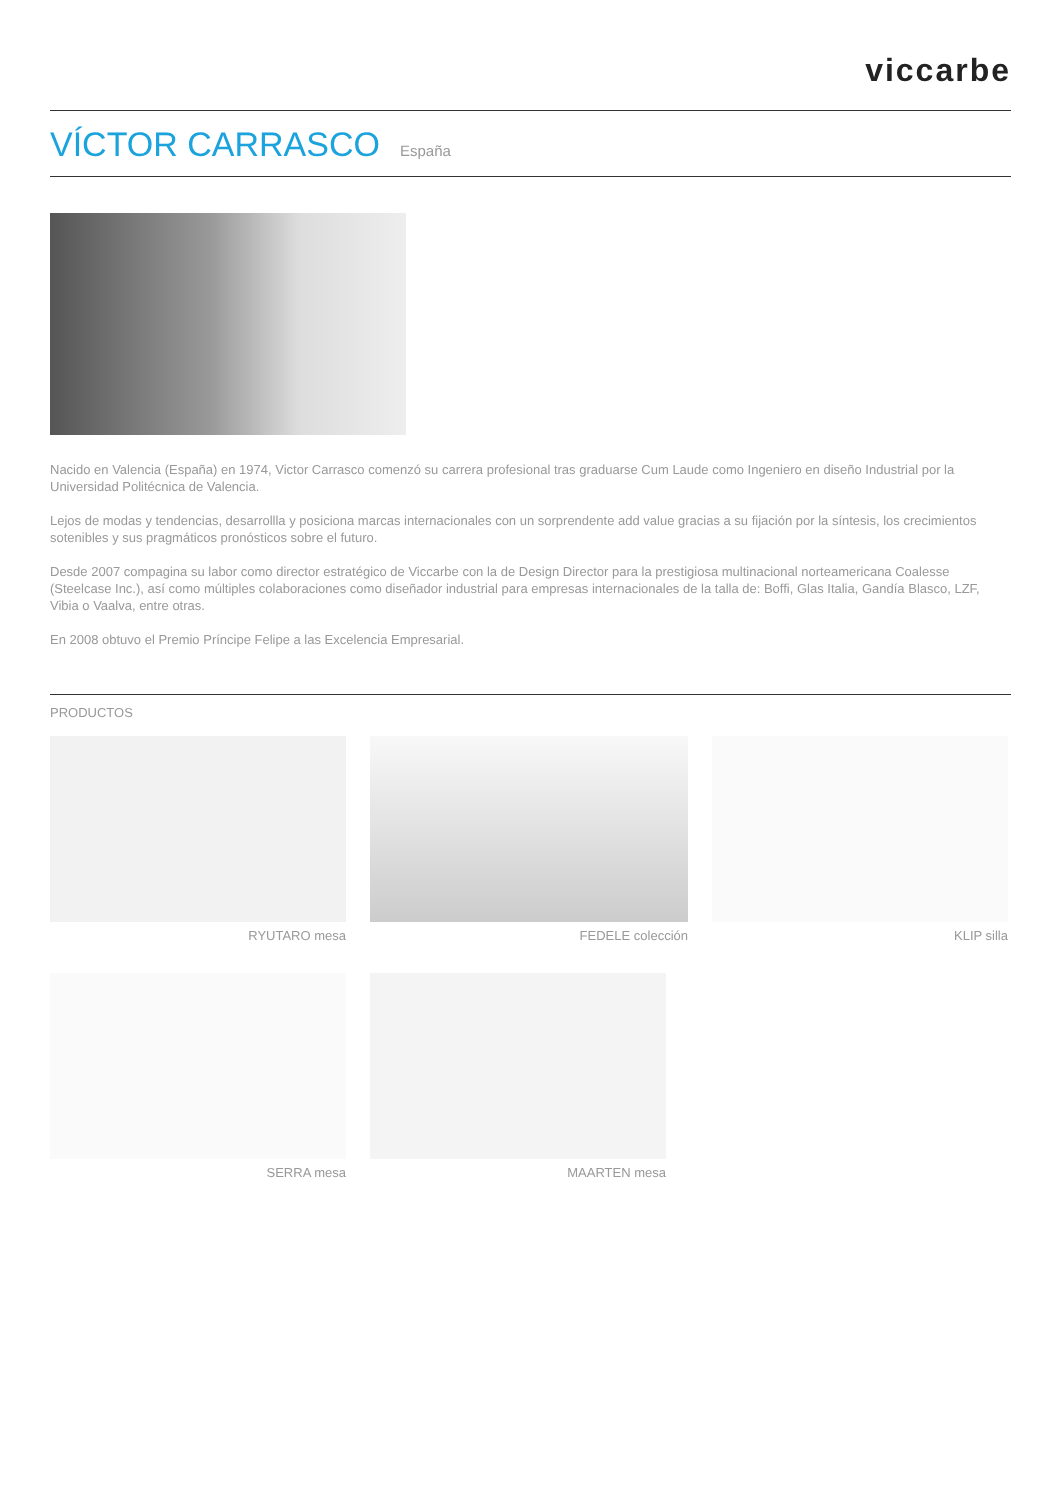viccarbe
VÍCTOR CARRASCO
España
Nacido en Valencia (España) en 1974, Victor Carrasco comenzó su carrera profesional tras graduarse Cum Laude como Ingeniero en diseño Industrial por la Universidad Politécnica de Valencia.
Lejos de modas y tendencias, desarrollla y posiciona marcas internacionales con un sorprendente add value gracias a su fijación por la síntesis, los crecimientos sotenibles y sus pragmáticos pronósticos sobre el futuro.
Desde 2007 compagina su labor como director estratégico de Viccarbe con la de Design Director para la prestigiosa multinacional norteamericana Coalesse (Steelcase Inc.), así como múltiples colaboraciones como diseñador industrial para empresas internacionales de la talla de: Boffi, Glas Italia, Gandía Blasco, LZF, Vibia o Vaalva, entre otras.
En 2008 obtuvo el Premio Príncipe Felipe a las Excelencia Empresarial.
PRODUCTOS
RYUTARO mesa FEDELE colección KLIP silla
SERRA mesa MAARTEN mesa